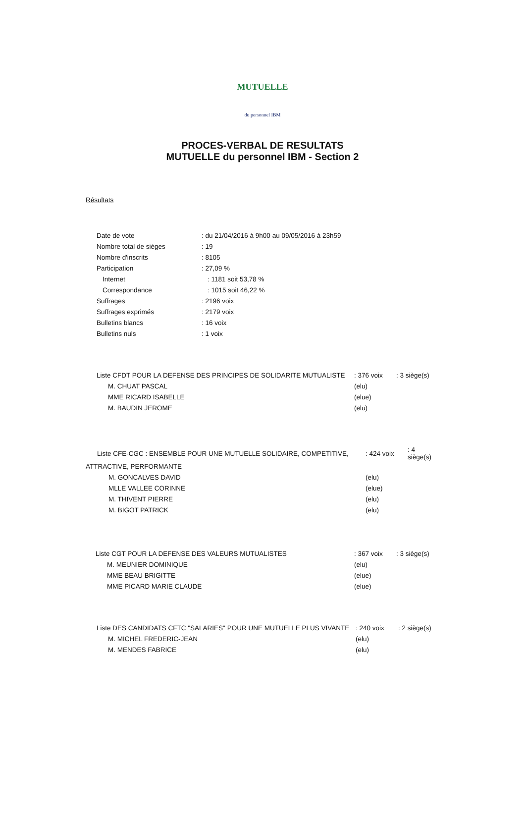MUTUELLE
du personnel IBM
PROCES-VERBAL DE RESULTATS
MUTUELLE du personnel IBM - Section 2
Résultats
| Date de vote | : du 21/04/2016 à 9h00 au 09/05/2016 à 23h59 |
| Nombre total de sièges | : 19 |
| Nombre d'inscrits | : 8105 |
| Participation | : 27,09 % |
| Internet | : 1181 soit 53,78 % |
| Correspondance | : 1015 soit 46,22 % |
| Suffrages | : 2196 voix |
| Suffrages exprimés | : 2179 voix |
| Bulletins blancs | : 16 voix |
| Bulletins nuls | : 1 voix |
| Liste CFDT POUR LA DEFENSE DES PRINCIPES DE SOLIDARITE MUTUALISTE | : 376 voix | : 3 siège(s) |
| M. CHUAT PASCAL | (elu) | |
| MME RICARD ISABELLE | (elue) | |
| M. BAUDIN JEROME | (elu) | |
| Liste CFE-CGC : ENSEMBLE POUR UNE MUTUELLE SOLIDAIRE, COMPETITIVE, | : 424 voix | : 4 siège(s) |
| ATTRACTIVE, PERFORMANTE | | |
| M. GONCALVES DAVID | (elu) | |
| MLLE VALLEE CORINNE | (elue) | |
| M. THIVENT PIERRE | (elu) | |
| M. BIGOT PATRICK | (elu) | |
| Liste CGT POUR LA DEFENSE DES VALEURS MUTUALISTES | : 367 voix | : 3 siège(s) |
| M. MEUNIER DOMINIQUE | (elu) | |
| MME BEAU BRIGITTE | (elue) | |
| MME PICARD MARIE CLAUDE | (elue) | |
| Liste DES CANDIDATS CFTC "SALARIES" POUR UNE MUTUELLE PLUS VIVANTE | : 240 voix | : 2 siège(s) |
| M. MICHEL FREDERIC-JEAN | (elu) | |
| M. MENDES FABRICE | (elu) | |